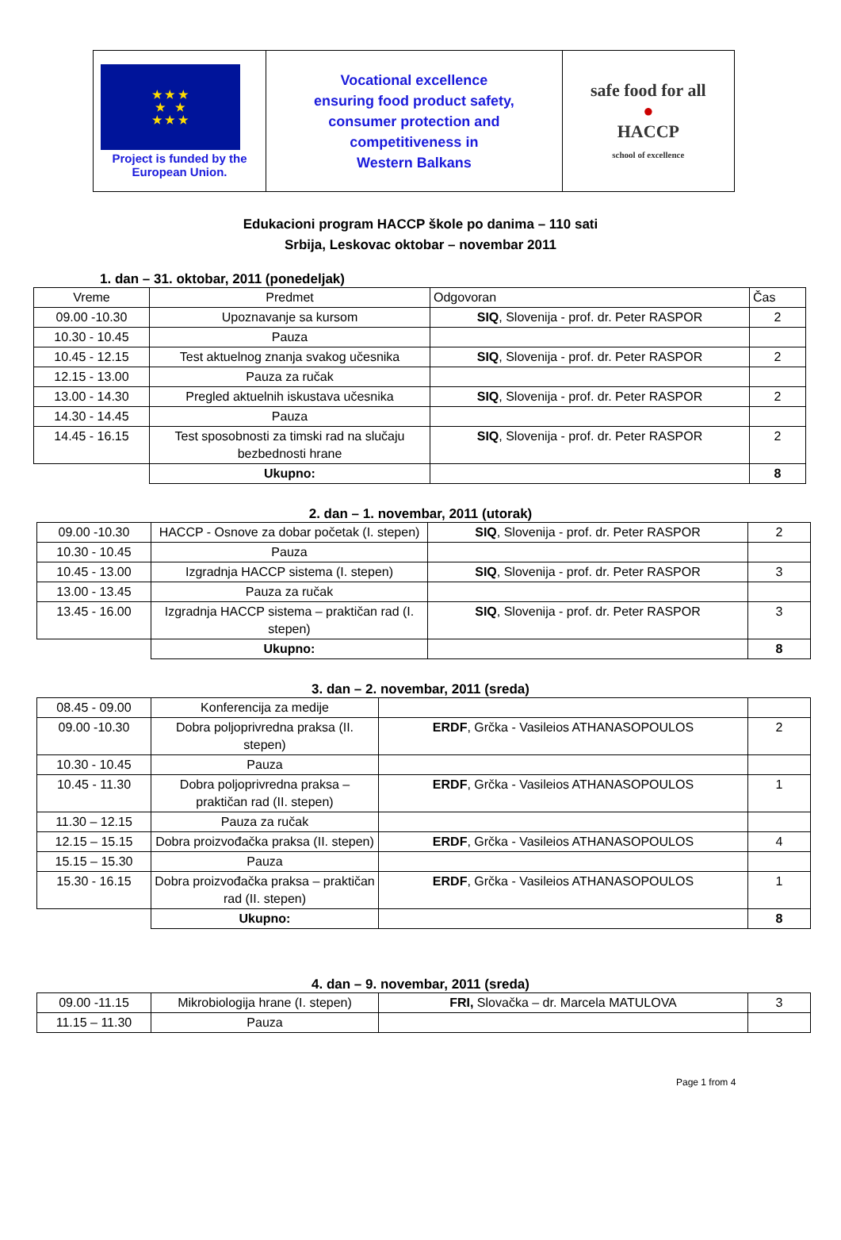| ★ ★ ★ ★ ★ ★ ★ ★ Project is funded by the European Union. | Vocational excellence ensuring food product safety, consumer protection and competitiveness in Western Balkans | safe food for all ● HACCP school of excellence |
Edukacioni program HACCP škole po danima – 110 sati
Srbija, Leskovac oktobar – novembar 2011
1. dan – 31. oktobar, 2011 (ponedeljak)
| Vreme | Predmet | Odgovoran | Čas |
| --- | --- | --- | --- |
| 09.00 -10.30 | Upoznavanje sa kursom | SIQ , Slovenija - prof. dr. Peter RASPOR | 2 |
| 10.30 - 10.45 | Pauza | | |
| 10.45 - 12.15 | Test aktuelnog znanja svakog učesnika | SIQ , Slovenija - prof. dr. Peter RASPOR | 2 |
| 12.15 - 13.00 | Pauza za ručak | | |
| 13.00 - 14.30 | Pregled aktuelnih iskustava učesnika | SIQ , Slovenija - prof. dr. Peter RASPOR | 2 |
| 14.30 - 14.45 | Pauza | | |
| 14.45 - 16.15 | Test sposobnosti za timski rad na slučaju bezbednosti hrane | SIQ , Slovenija - prof. dr. Peter RASPOR | 2 |
| | Ukupno: | | 8 |
2. dan – 1. novembar, 2011 (utorak)
| 09.00 -10.30 | HACCP - Osnove za dobar početak (I. stepen) | SIQ , Slovenija - prof. dr. Peter RASPOR | 2 |
| 10.30 - 10.45 | Pauza | | |
| 10.45 - 13.00 | Izgradnja HACCP sistema (I. stepen) | SIQ , Slovenija - prof. dr. Peter RASPOR | 3 |
| 13.00 - 13.45 | Pauza za ručak | | |
| 13.45 - 16.00 | Izgradnja HACCP sistema – praktičan rad (I. stepen) | SIQ , Slovenija - prof. dr. Peter RASPOR | 3 |
| | Ukupno: | | 8 |
3. dan – 2. novembar, 2011 (sreda)
| 08.45 - 09.00 | Konferencija za medije | | |
| 09.00 -10.30 | Dobra poljoprivredna praksa (II. stepen) | ERDF , Grčka - Vasileios ATHANASOPOULOS | 2 |
| 10.30 - 10.45 | Pauza | | |
| 10.45 - 11.30 | Dobra poljoprivredna praksa – praktičan rad (II. stepen) | ERDF , Grčka - Vasileios ATHANASOPOULOS | 1 |
| 11.30 – 12.15 | Pauza za ručak | | |
| 12.15 – 15.15 | Dobra proizvođačka praksa (II. stepen) | ERDF , Grčka - Vasileios ATHANASOPOULOS | 4 |
| 15.15 – 15.30 | Pauza | | |
| 15.30 - 16.15 | Dobra proizvođačka praksa – praktičan rad (II. stepen) | ERDF , Grčka - Vasileios ATHANASOPOULOS | 1 |
| | Ukupno: | | 8 |
4. dan – 9. novembar, 2011 (sreda)
| 09.00 -11.15 | Mikrobiologija hrane (I. stepen) | FRI, Slovačka – dr. Marcela MATULOVA | 3 |
| 11.15 – 11.30 | Pauza | | |
Page 1 from 4